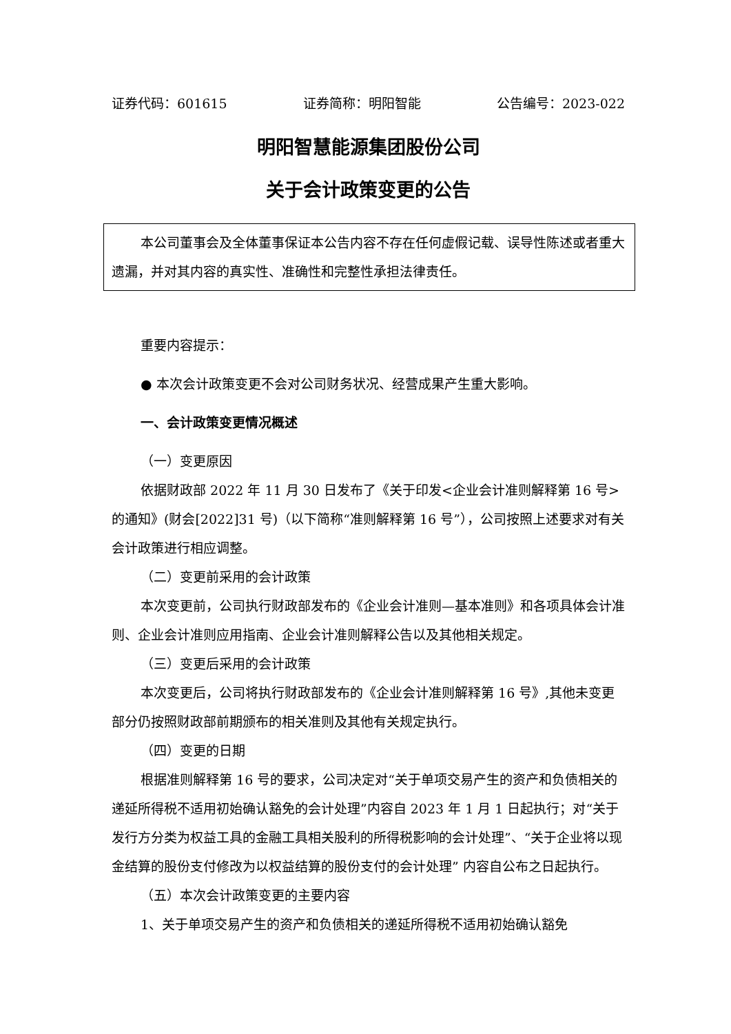证券代码：601615 证券简称：明阳智能 公告编号：2023-022
明阳智慧能源集团股份公司
关于会计政策变更的公告
本公司董事会及全体董事保证本公告内容不存在任何虚假记载、误导性陈述或者重大遗漏，并对其内容的真实性、准确性和完整性承担法律责任。
重要内容提示：
● 本次会计政策变更不会对公司财务状况、经营成果产生重大影响。
一、会计政策变更情况概述
（一）变更原因
依据财政部 2022 年 11 月 30 日发布了《关于印发<企业会计准则解释第 16 号>的通知》(财会[2022]31 号)（以下简称“准则解释第 16 号”），公司按照上述要求对有关会计政策进行相应调整。
（二）变更前采用的会计政策
本次变更前，公司执行财政部发布的《企业会计准则—基本准则》和各项具体会计准则、企业会计准则应用指南、企业会计准则解释公告以及其他相关规定。
（三）变更后采用的会计政策
本次变更后，公司将执行财政部发布的《企业会计准则解释第 16 号》,其他未变更部分仍按照财政部前期颁布的相关准则及其他有关规定执行。
（四）变更的日期
根据准则解释第 16 号的要求，公司决定对“关于单项交易产生的资产和负债相关的递延所得税不适用初始确认豁免的会计处理”内容自 2023 年 1 月 1 日起执行；对“关于发行方分类为权益工具的金融工具相关股利的所得税影响的会计处理”、“关于企业将以现金结算的股份支付修改为以权益结算的股份支付的会计处理” 内容自公布之日起执行。
（五）本次会计政策变更的主要内容
1、关于单项交易产生的资产和负债相关的递延所得税不适用初始确认豁免